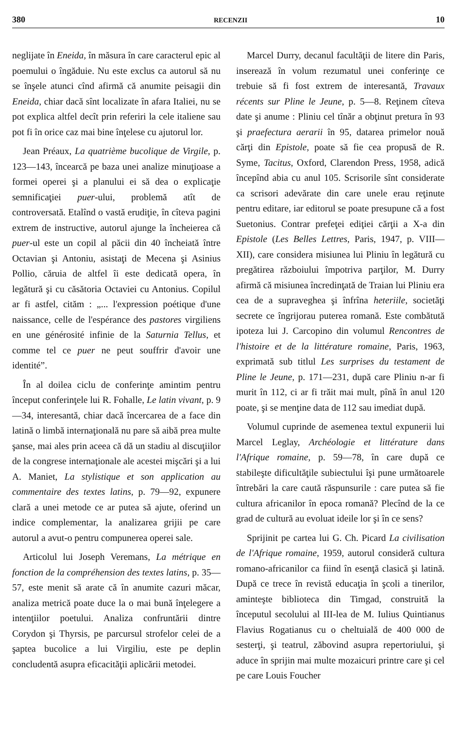380 RECENZII 10
neglijate în Eneida, în măsura în care caracterul epic al poemului o îngăduie. Nu este exclus ca autorul să nu se înşele atunci cînd afirmă că anumite peisagii din Eneida, chiar dacă sînt localizate în afara Italiei, nu se pot explica altfel decît prin referiri la cele italiene sau pot fi în orice caz mai bine înţelese cu ajutorul lor.
Jean Préaux, La quatrième bucolique de Virgile, p. 123—143, încearcă pe baza unei analize minuţioase a formei operei şi a planului ei să dea o explicaţie semnificaţiei puer-ului, problemă atît de controversată. Etalînd o vastă erudiţie, în cîteva pagini extrem de instructive, autorul ajunge la încheierea că puer-ul este un copil al păcii din 40 încheiată între Octavian şi Antoniu, asistaţi de Mecena şi Asinius Pollio, căruia de altfel îi este dedicată opera, în legătură şi cu căsătoria Octaviei cu Antonius. Copilul ar fi astfel, cităm : „... l'expression poétique d'une naissance, celle de l'espérance des pastores virgiliens en une générosité infinie de la Saturnia Tellus, et comme tel ce puer ne peut souffrir d'avoir une identité”.
În al doilea ciclu de conferinţe amintim pentru început conferinţele lui R. Fohalle, Le latin vivant, p. 9—34, interesantă, chiar dacă încercarea de a face din latină o limbă internaţională nu pare să aibă prea multe şanse, mai ales prin aceea că dă un stadiu al discuţiilor de la congrese internaţionale ale acestei mişcări şi a lui A. Maniet, La stylistique et son application au commentaire des textes latins, p. 79—92, expunere clară a unei metode ce ar putea să ajute, oferind un indice complementar, la analizarea grijii pe care autorul a avut-o pentru compunerea operei sale.
Articolul lui Joseph Veremans, La métrique en fonction de la compréhension des textes latins, p. 35—57, este menit să arate că în anumite cazuri măcar, analiza metrică poate duce la o mai bună înţelegere a intenţiilor poetului. Analiza confruntării dintre Corydon şi Thyrsis, pe parcursul strofelor celei de a şaptea bucolice a lui Virgiliu, este pe deplin concludentă asupra eficacităţii aplicării metodei.
Marcel Durry, decanul facultăţii de litere din Paris, inserează în volum rezumatul unei conferinţe ce trebuie să fi fost extrem de interesantă, Travaux récents sur Pline le Jeune, p. 5—8. Reţinem cîteva date şi anume : Pliniu cel tînăr a obţinut pretura în 93 şi praefectura aerarii în 95, datarea primelor nouă cărţi din Epistole, poate să fie cea propusă de R. Syme, Tacitus, Oxford, Clarendon Press, 1958, adică începînd abia cu anul 105. Scrisorile sînt considerate ca scrisori adevărate din care unele erau reţinute pentru editare, iar editorul se poate presupune că a fost Suetonius. Contrar prefeţei ediţiei cărţii a X-a din Epistole (Les Belles Lettres, Paris, 1947, p. VIII—XII), care considera misiunea lui Pliniu în legătură cu pregătirea războiului împotriva parţilor, M. Durry afirmă că misiunea încredinţată de Traian lui Pliniu era cea de a supraveghea şi înfrîna heteriile, societăţi secrete ce îngrijorau puterea romană. Este combătută ipoteza lui J. Carcopino din volumul Rencontres de l'histoire et de la littérature romaine, Paris, 1963, exprimată sub titlul Les surprises du testament de Pline le Jeune, p. 171—231, după care Pliniu n-ar fi murit în 112, ci ar fi trăit mai mult, pînă în anul 120 poate, şi se menţine data de 112 sau imediat după.
Volumul cuprinde de asemenea textul expunerii lui Marcel Leglay, Archéologie et littérature dans l'Afrique romaine, p. 59—78, în care după ce stabileşte dificultăţile subiectului îşi pune următoarele întrebări la care caută răspunsurile : care putea să fie cultura africanilor în epoca romană? Plecînd de la ce grad de cultură au evoluat ideile lor şi în ce sens?
Sprijinit pe cartea lui G. Ch. Picard La civilisation de l'Afrique romaine, 1959, autorul consideră cultura romano-africanilor ca fiind în esenţă clasică şi latină. După ce trece în revistă educaţia în şcoli a tinerilor, aminteşte biblioteca din Timgad, construită la începutul secolului al III-lea de M. Iulius Quintianus Flavius Rogatianus cu o cheltuială de 400 000 de sesterţi, şi teatrul, zăbovind asupra repertoriului, şi aduce în sprijin mai multe mozaicuri printre care şi cel pe care Louis Foucher